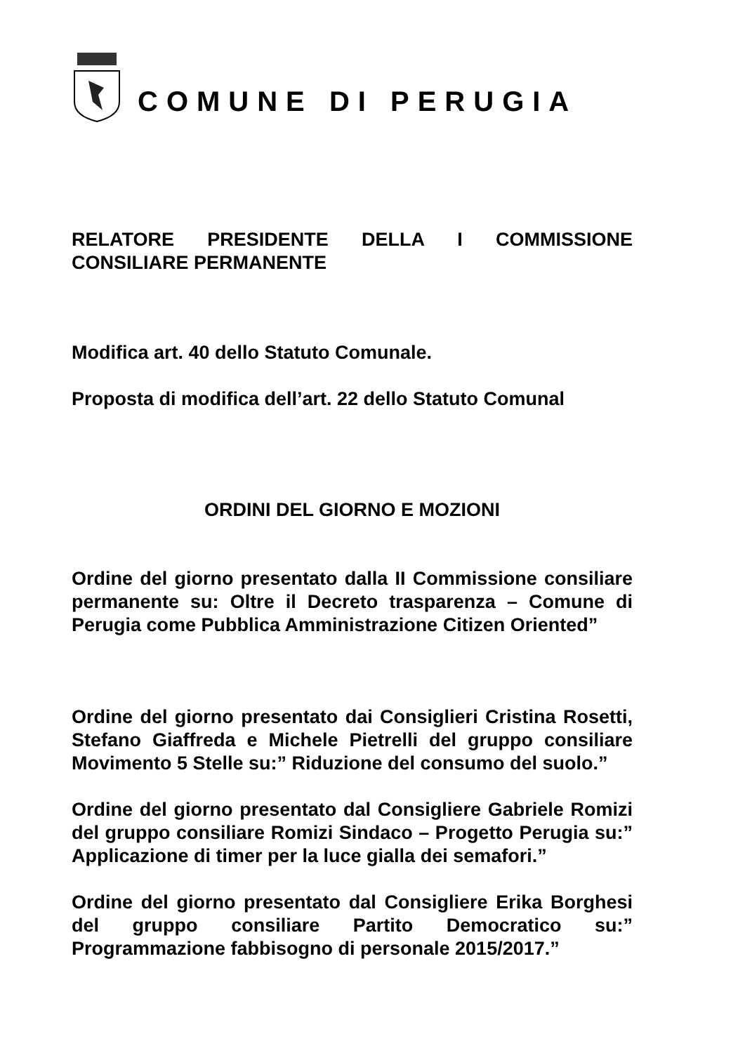COMUNE DI PERUGIA
RELATORE PRESIDENTE DELLA I COMMISSIONE CONSILIARE PERMANENTE
Modifica art. 40 dello Statuto Comunale.
Proposta di modifica dell’art. 22 dello Statuto Comunal
ORDINI DEL GIORNO E MOZIONI
Ordine del giorno presentato dalla II Commissione consiliare permanente su: Oltre il Decreto trasparenza – Comune di Perugia come Pubblica Amministrazione Citizen Oriented”
Ordine del giorno presentato dai Consiglieri Cristina Rosetti, Stefano Giaffreda e Michele Pietrelli del gruppo consiliare Movimento 5 Stelle su:” Riduzione del consumo del suolo.”
Ordine del giorno presentato dal Consigliere Gabriele Romizi del gruppo consiliare Romizi Sindaco – Progetto Perugia su:” Applicazione di timer per la luce gialla dei semafori.”
Ordine del giorno presentato dal Consigliere Erika Borghesi del gruppo consiliare Partito Democratico su:” Programmazione fabbisogno di personale 2015/2017.”